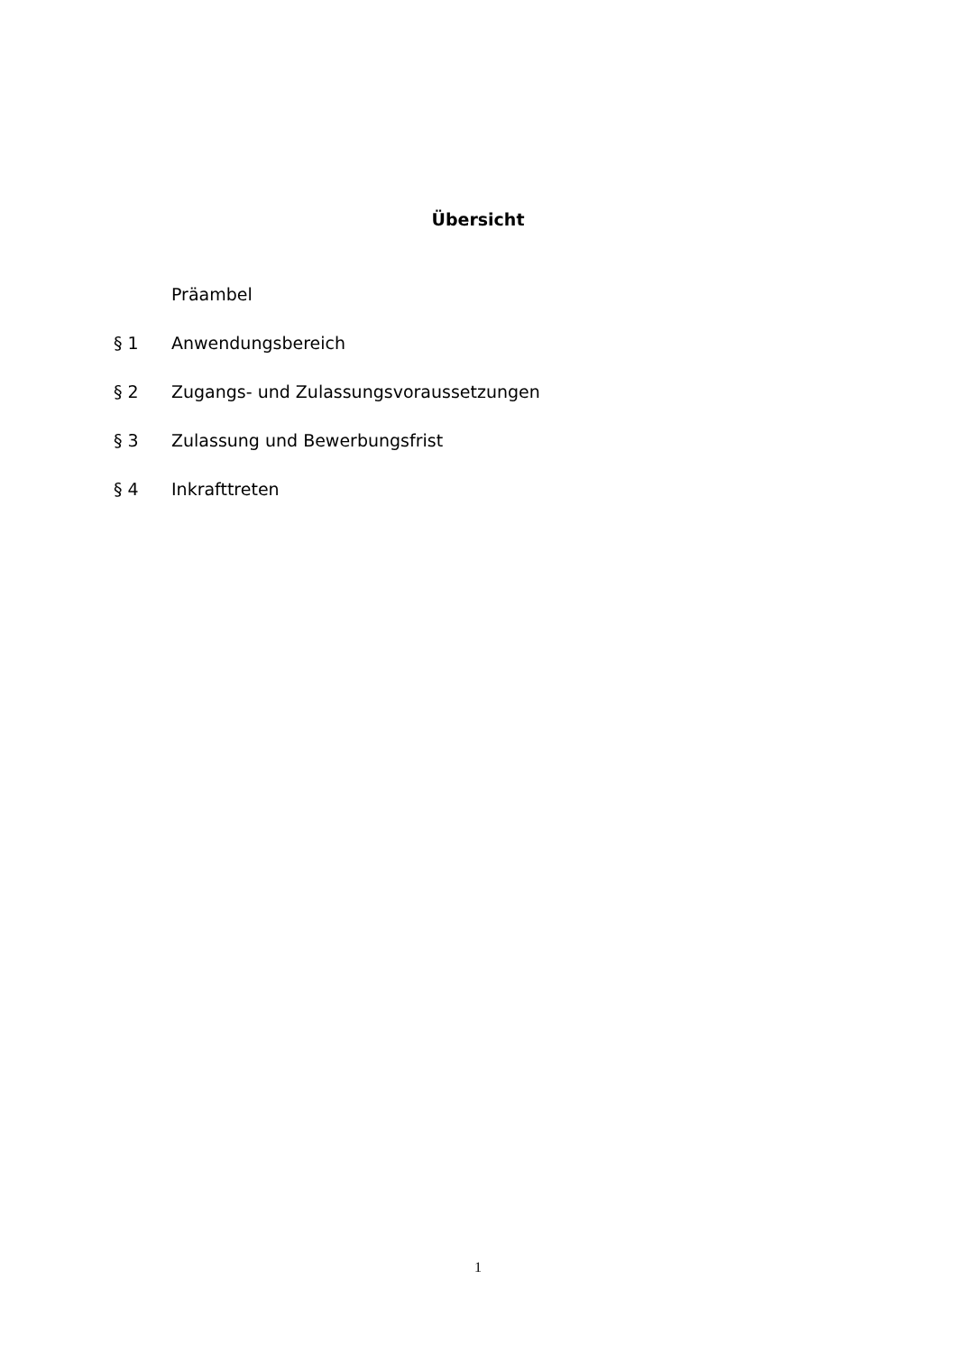Übersicht
Präambel
§ 1 Anwendungsbereich
§ 2 Zugangs- und Zulassungsvoraussetzungen
§ 3 Zulassung und Bewerbungsfrist
§ 4 Inkrafttreten
1